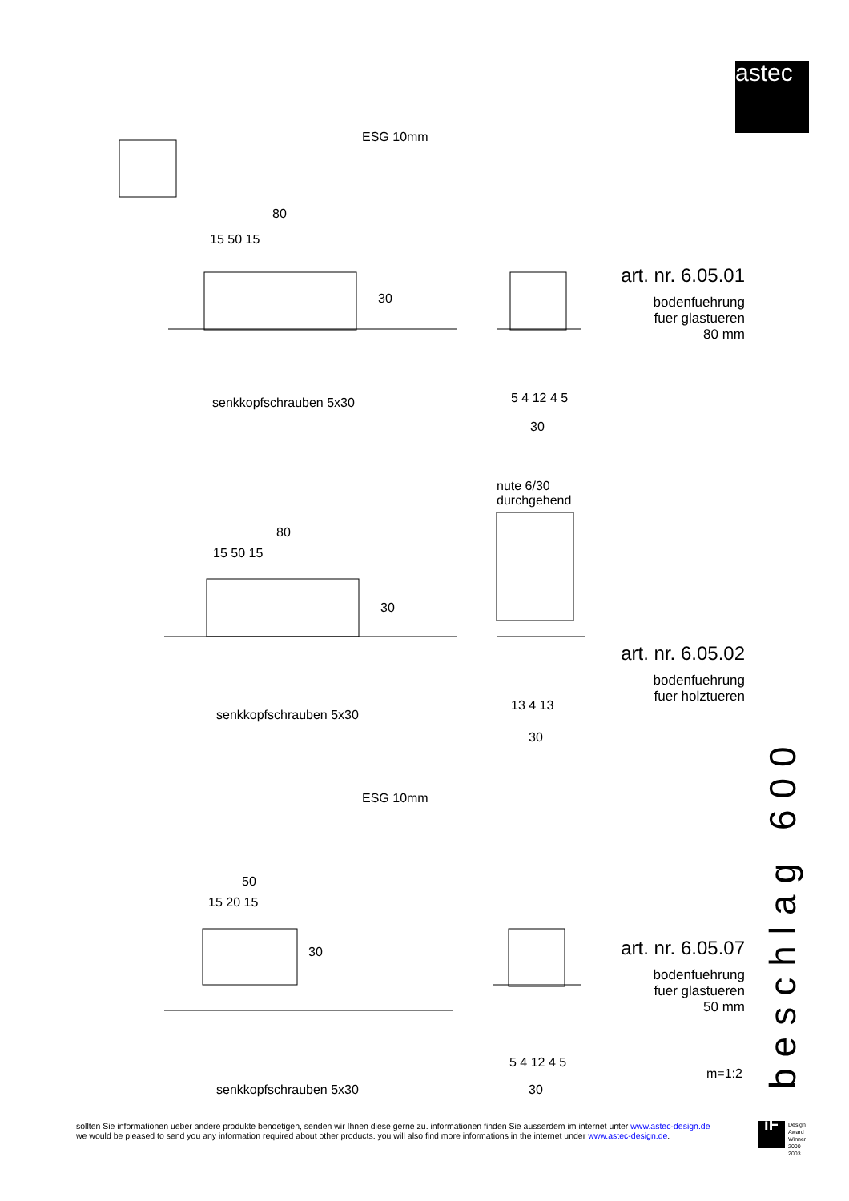astec
ESG 10mm
80
15 50 15
30
senkkopfschrauben 5x30 5 4 12 4 5
30
art. nr. 6.05.01
bodenfuehrung
fuer glastueren
80 mm
nute 6/30
durchgehend
80
15 50 15
30
senkkopfschrauben 5x30
13 4 13
30
art. nr. 6.05.02
bodenfuehrung
fuer holztueren
ESG 10mm
50
15 20 15
30
senkkopfschrauben 5x30
5 4 12 4 5
30
art. nr. 6.05.07
bodenfuehrung
fuer glastueren
50 mm
m=1:2
beschlag 600
sollten Sie informationen ueber andere produkte benoetigen, senden wir Ihnen diese gerne zu. informationen finden Sie ausserdem im internet unter www.astec-design.de
we would be pleased to send you any information required about other products. you will also find more informations in the internet under www.astec-design.de.
iF Design
Award
Winner
2000
2003